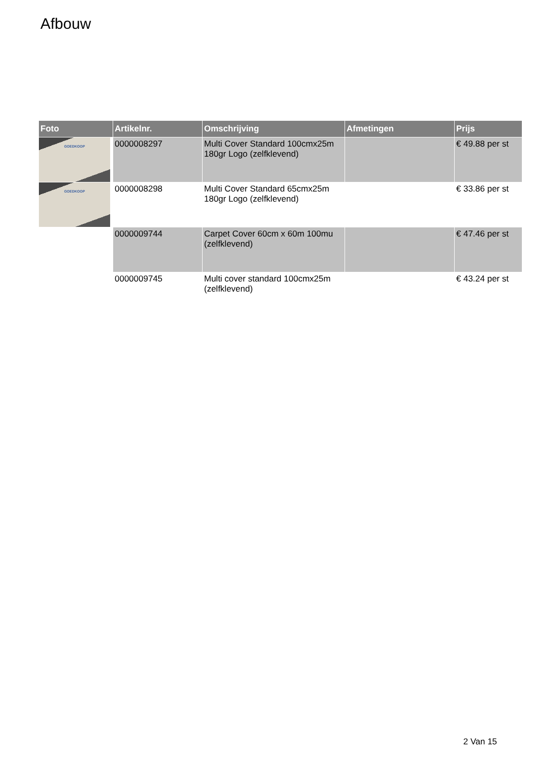Afbouw
| Foto | Artikelnr. | Omschrijving | Afmetingen | Prijs |
| --- | --- | --- | --- | --- |
| GOEDKOOP | 0000008297 | Multi Cover Standard 100cmx25m 180gr Logo (zelfklevend) | | € 49.88 per st |
| GOEDKOOP | 0000008298 | Multi Cover Standard 65cmx25m 180gr Logo (zelfklevend) | | € 33.86 per st |
| | 0000009744 | Carpet Cover 60cm x 60m 100mu (zelfklevend) | | € 47.46 per st |
| | 0000009745 | Multi cover standard 100cmx25m (zelfklevend) | | € 43.24 per st |
2 Van 15